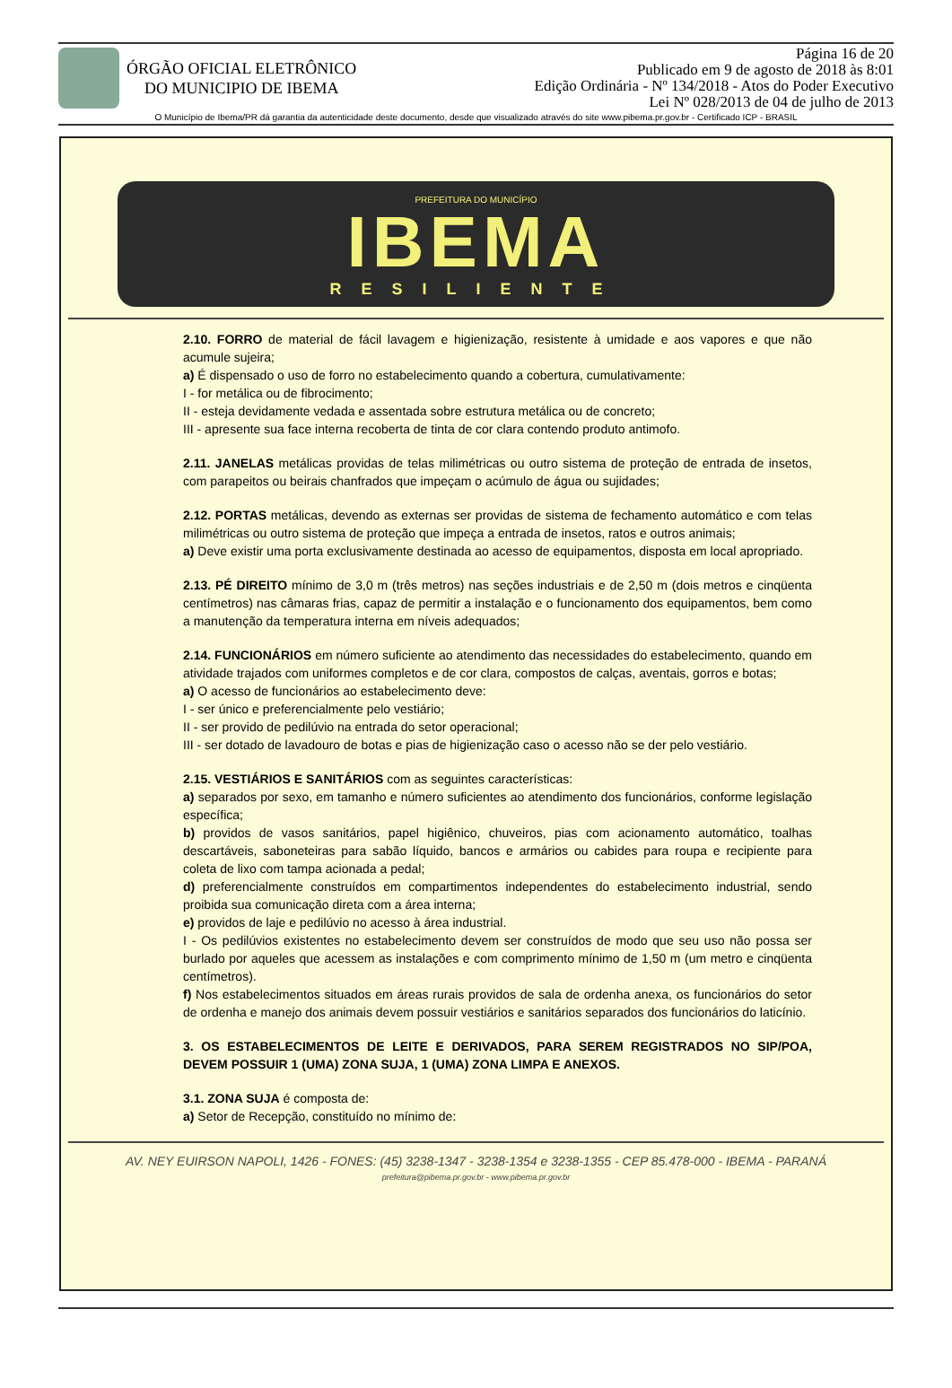ÓRGÃO OFICIAL ELETRÔNICO
DO MUNICIPIO DE IBEMA
Página 16 de 20
Publicado em 9 de agosto de 2018 às 8:01
Edição Ordinária - Nº 134/2018 - Atos do Poder Executivo
Lei Nº 028/2013 de 04 de julho de 2013
O Município de Ibema/PR dá garantia da autenticidade deste documento, desde que visualizado através do site www.pibema.pr.gov.br - Certificado ICP - BRASIL
PREFEITURA DO MUNICÍPIO
IBEMA
RESILIENTE
2.10. FORRO de material de fácil lavagem e higienização, resistente à umidade e aos vapores e que não acumule sujeira;
a) É dispensado o uso de forro no estabelecimento quando a cobertura, cumulativamente:
I - for metálica ou de fibrocimento;
II - esteja devidamente vedada e assentada sobre estrutura metálica ou de concreto;
III - apresente sua face interna recoberta de tinta de cor clara contendo produto antimofo.
2.11. JANELAS metálicas providas de telas milimétricas ou outro sistema de proteção de entrada de insetos, com parapeitos ou beirais chanfrados que impeçam o acúmulo de água ou sujidades;
2.12. PORTAS metálicas, devendo as externas ser providas de sistema de fechamento automático e com telas milimétricas ou outro sistema de proteção que impeça a entrada de insetos, ratos e outros animais;
a) Deve existir uma porta exclusivamente destinada ao acesso de equipamentos, disposta em local apropriado.
2.13. PÉ DIREITO mínimo de 3,0 m (três metros) nas seções industriais e de 2,50 m (dois metros e cinqüenta centímetros) nas câmaras frias, capaz de permitir a instalação e o funcionamento dos equipamentos, bem como a manutenção da temperatura interna em níveis adequados;
2.14. FUNCIONÁRIOS em número suficiente ao atendimento das necessidades do estabelecimento, quando em atividade trajados com uniformes completos e de cor clara, compostos de calças, aventais, gorros e botas;
a) O acesso de funcionários ao estabelecimento deve:
I - ser único e preferencialmente pelo vestiário;
II - ser provido de pedilúvio na entrada do setor operacional;
III - ser dotado de lavadouro de botas e pias de higienização caso o acesso não se der pelo vestiário.
2.15. VESTIÁRIOS E SANITÁRIOS com as seguintes características:
a) separados por sexo, em tamanho e número suficientes ao atendimento dos funcionários, conforme legislação específica;
b) providos de vasos sanitários, papel higiênico, chuveiros, pias com acionamento automático, toalhas descartáveis, saboneteiras para sabão líquido, bancos e armários ou cabides para roupa e recipiente para coleta de lixo com tampa acionada a pedal;
d) preferencialmente construídos em compartimentos independentes do estabelecimento industrial, sendo proibida sua comunicação direta com a área interna;
e) providos de laje e pedilúvio no acesso à área industrial.
I - Os pedilúvios existentes no estabelecimento devem ser construídos de modo que seu uso não possa ser burlado por aqueles que acessem as instalações e com comprimento mínimo de 1,50 m (um metro e cinqüenta centímetros).
f) Nos estabelecimentos situados em áreas rurais providos de sala de ordenha anexa, os funcionários do setor de ordenha e manejo dos animais devem possuir vestiários e sanitários separados dos funcionários do laticínio.
3. OS ESTABELECIMENTOS DE LEITE E DERIVADOS, PARA SEREM REGISTRADOS NO SIP/POA, DEVEM POSSUIR 1 (UMA) ZONA SUJA, 1 (UMA) ZONA LIMPA E ANEXOS.
3.1. ZONA SUJA é composta de:
a) Setor de Recepção, constituído no mínimo de:
AV. NEY EUIRSON NAPOLI, 1426 - FONES: (45) 3238-1347 - 3238-1354 e 3238-1355 - CEP 85.478-000 - IBEMA - PARANÁ
prefeitura@pibema.pr.gov.br - www.pibema.pr.gov.br